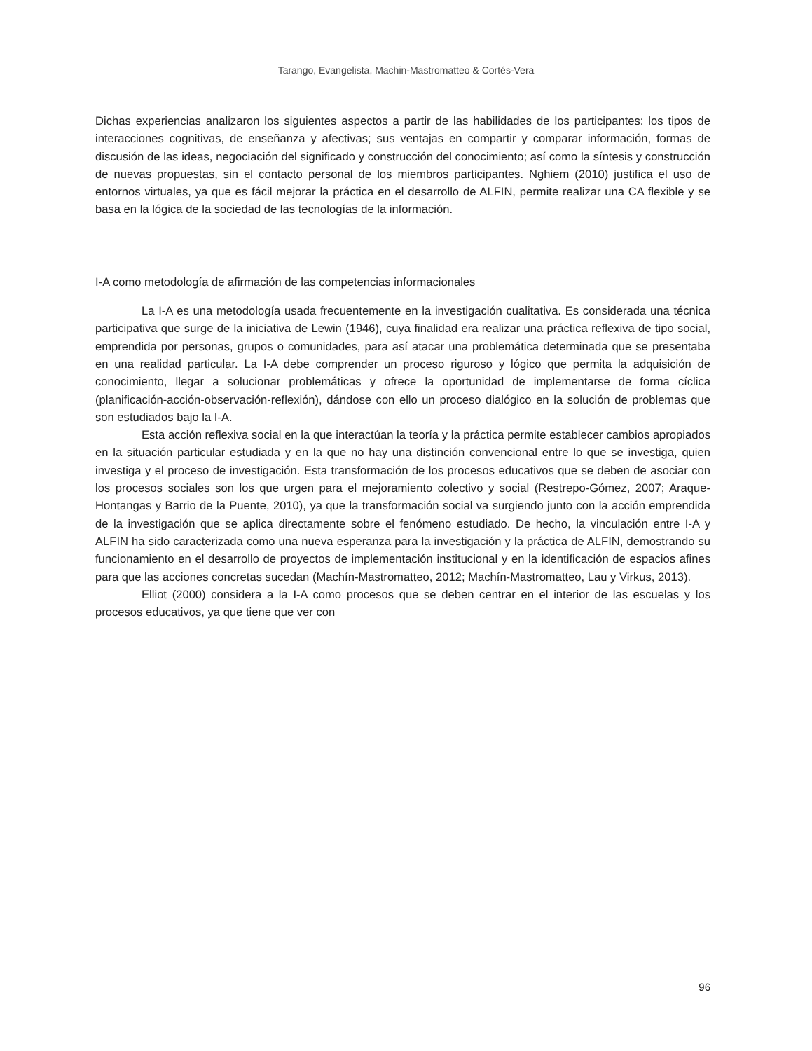Tarango, Evangelista, Machin-Mastromatteo & Cortés-Vera
Dichas experiencias analizaron los siguientes aspectos a partir de las habilidades de los participantes: los tipos de interacciones cognitivas, de enseñanza y afectivas; sus ventajas en compartir y comparar información, formas de discusión de las ideas, negociación del significado y construcción del conocimiento; así como la síntesis y construcción de nuevas propuestas, sin el contacto personal de los miembros participantes. Nghiem (2010) justifica el uso de entornos virtuales, ya que es fácil mejorar la práctica en el desarrollo de ALFIN, permite realizar una CA flexible y se basa en la lógica de la sociedad de las tecnologías de la información.
I-A como metodología de afirmación de las competencias informacionales
La I-A es una metodología usada frecuentemente en la investigación cualitativa. Es considerada una técnica participativa que surge de la iniciativa de Lewin (1946), cuya finalidad era realizar una práctica reflexiva de tipo social, emprendida por personas, grupos o comunidades, para así atacar una problemática determinada que se presentaba en una realidad particular. La I-A debe comprender un proceso riguroso y lógico que permita la adquisición de conocimiento, llegar a solucionar problemáticas y ofrece la oportunidad de implementarse de forma cíclica (planificación-acción-observación-reflexión), dándose con ello un proceso dialógico en la solución de problemas que son estudiados bajo la I-A.
Esta acción reflexiva social en la que interactúan la teoría y la práctica permite establecer cambios apropiados en la situación particular estudiada y en la que no hay una distinción convencional entre lo que se investiga, quien investiga y el proceso de investigación. Esta transformación de los procesos educativos que se deben de asociar con los procesos sociales son los que urgen para el mejoramiento colectivo y social (Restrepo-Gómez, 2007; Araque-Hontangas y Barrio de la Puente, 2010), ya que la transformación social va surgiendo junto con la acción emprendida de la investigación que se aplica directamente sobre el fenómeno estudiado. De hecho, la vinculación entre I-A y ALFIN ha sido caracterizada como una nueva esperanza para la investigación y la práctica de ALFIN, demostrando su funcionamiento en el desarrollo de proyectos de implementación institucional y en la identificación de espacios afines para que las acciones concretas sucedan (Machín-Mastromatteo, 2012; Machín-Mastromatteo, Lau y Virkus, 2013).
Elliot (2000) considera a la I-A como procesos que se deben centrar en el interior de las escuelas y los procesos educativos, ya que tiene que ver con
96